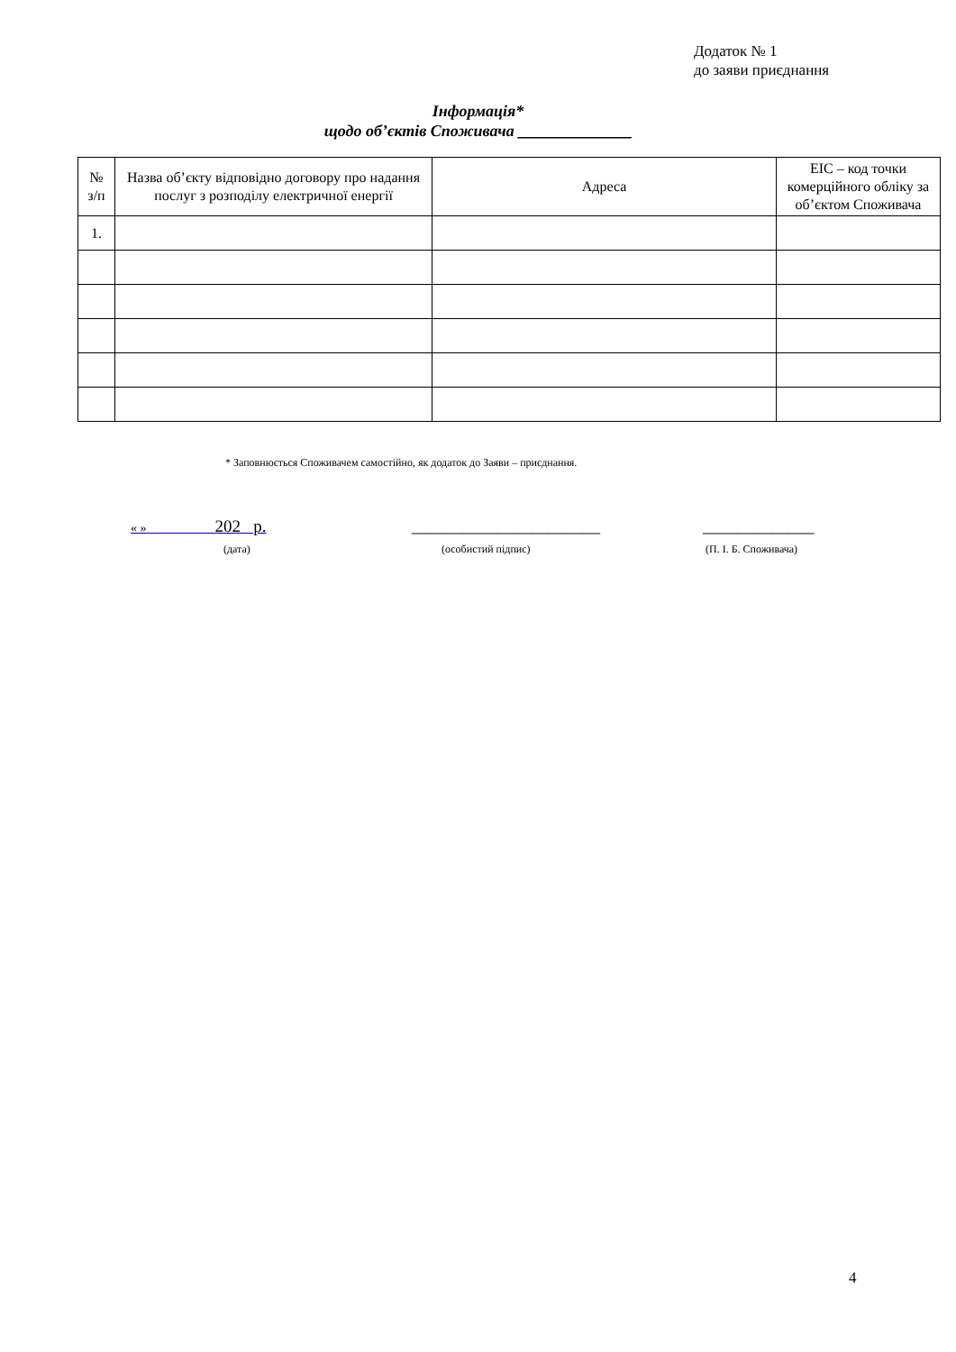Додаток № 1
до заяви приєднання
Інформація*
щодо об’єктів Споживача ______________
| № з/п | Назва об’єкту відповідно договору про надання послуг з розподілу електричної енергії | Адреса | ЕІС – код точки комерційного обліку за об’єктом Споживача |
| --- | --- | --- | --- |
| 1. | | | |
* Заповнюється Споживачем самостійно, як додаток до Заяви – приєднання.
« » 202 р. ______________________ _____________
(дата) (особистий підпис) (П. І. Б. Споживача)
4